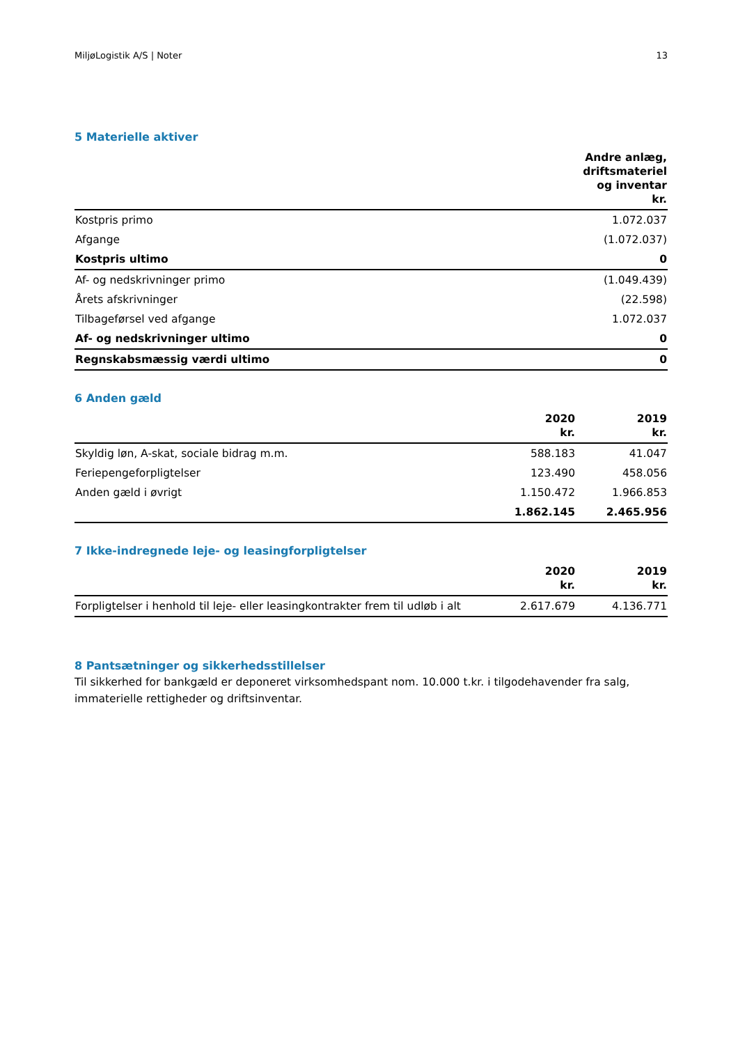MiljøLogistik A/S | Noter 13
5 Materielle aktiver
| | Andre anlæg, driftsmateriel og inventar kr. |
| --- | --- |
| Kostpris primo | 1.072.037 |
| Afgange | (1.072.037) |
| Kostpris ultimo | 0 |
| Af- og nedskrivninger primo | (1.049.439) |
| Årets afskrivninger | (22.598) |
| Tilbageførsel ved afgange | 1.072.037 |
| Af- og nedskrivninger ultimo | 0 |
| Regnskabsmæssig værdi ultimo | 0 |
6 Anden gæld
| | 2020 kr. | 2019 kr. |
| --- | --- | --- |
| Skyldig løn, A-skat, sociale bidrag m.m. | 588.183 | 41.047 |
| Feriepengeforpligtelser | 123.490 | 458.056 |
| Anden gæld i øvrigt | 1.150.472 | 1.966.853 |
| | 1.862.145 | 2.465.956 |
7 Ikke-indregnede leje- og leasingforpligtelser
| | 2020 kr. | 2019 kr. |
| --- | --- | --- |
| Forpligtelser i henhold til leje- eller leasingkontrakter frem til udløb i alt | 2.617.679 | 4.136.771 |
8 Pantsætninger og sikkerhedsstillelser
Til sikkerhed for bankgæld er deponeret virksomhedspant nom. 10.000 t.kr. i tilgodehavender fra salg, immaterielle rettigheder og driftsinventar.